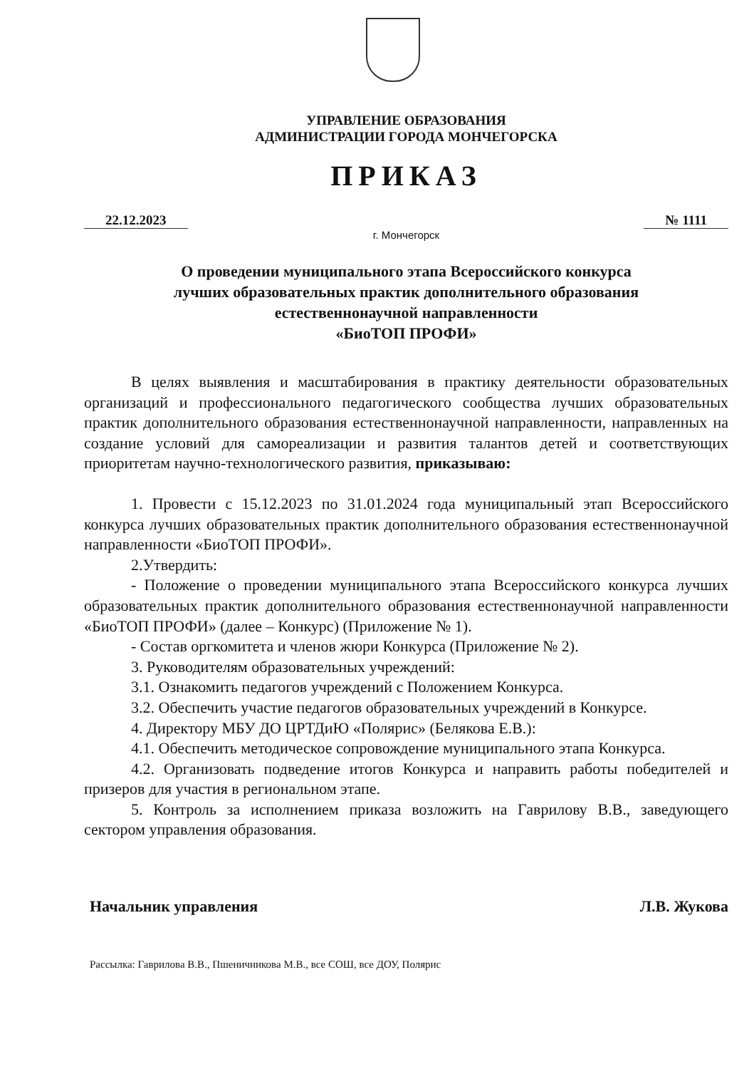УПРАВЛЕНИЕ ОБРАЗОВАНИЯ
АДМИНИСТРАЦИИ ГОРОДА МОНЧЕГОРСКА
ПРИКАЗ
22.12.2023 № 1111
г. Мончегорск
О проведении муниципального этапа Всероссийского конкурса
лучших образовательных практик дополнительного образования
естественнонаучной направленности
«БиоТОП ПРОФИ»
В целях выявления и масштабирования в практику деятельности образовательных организаций и профессионального педагогического сообщества лучших образовательных практик дополнительного образования естественнонаучной направленности, направленных на создание условий для самореализации и развития талантов детей и соответствующих приоритетам научно-технологического развития, приказываю:
1. Провести с 15.12.2023 по 31.01.2024 года муниципальный этап Всероссийского конкурса лучших образовательных практик дополнительного образования естественнонаучной направленности «БиоТОП ПРОФИ».
2.Утвердить:
- Положение о проведении муниципального этапа Всероссийского конкурса лучших образовательных практик дополнительного образования естественнонаучной направленности «БиоТОП ПРОФИ» (далее – Конкурс) (Приложение № 1).
- Состав оргкомитета и членов жюри Конкурса (Приложение № 2).
3. Руководителям образовательных учреждений:
3.1. Ознакомить педагогов учреждений с Положением Конкурса.
3.2. Обеспечить участие педагогов образовательных учреждений в Конкурсе.
4. Директору МБУ ДО ЦРТДиЮ «Полярис» (Белякова Е.В.):
4.1. Обеспечить методическое сопровождение муниципального этапа Конкурса.
4.2. Организовать подведение итогов Конкурса и направить работы победителей и призеров для участия в региональном этапе.
5. Контроль за исполнением приказа возложить на Гаврилову В.В., заведующего сектором управления образования.
Начальник управления Л.В. Жукова
Рассылка: Гаврилова В.В., Пшеничникова М.В., все СОШ, все ДОУ, Полярис